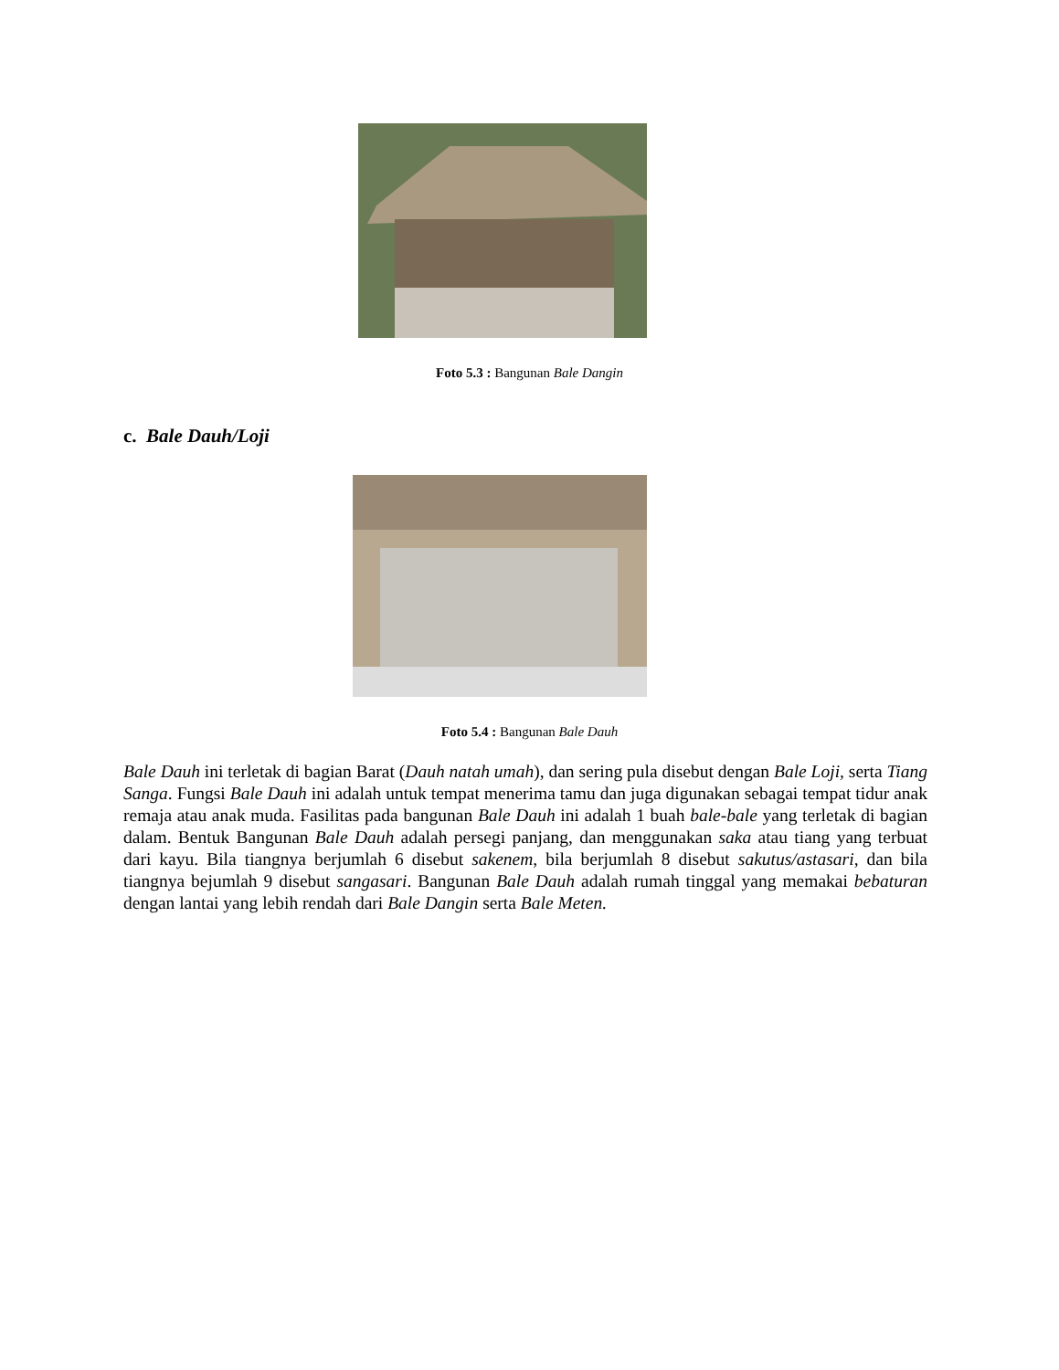Foto 5.3 : Bangunan Bale Dangin
c. Bale Dauh/Loji
Foto 5.4 : Bangunan Bale Dauh
Bale Dauh ini terletak di bagian Barat (Dauh natah umah), dan sering pula disebut dengan Bale Loji, serta Tiang Sanga. Fungsi Bale Dauh ini adalah untuk tempat menerima tamu dan juga digunakan sebagai tempat tidur anak remaja atau anak muda. Fasilitas pada bangunan Bale Dauh ini adalah 1 buah bale-bale yang terletak di bagian dalam. Bentuk Bangunan Bale Dauh adalah persegi panjang, dan menggunakan saka atau tiang yang terbuat dari kayu. Bila tiangnya berjumlah 6 disebut sakenem, bila berjumlah 8 disebut sakutus/astasari, dan bila tiangnya bejumlah 9 disebut sangasari. Bangunan Bale Dauh adalah rumah tinggal yang memakai bebaturan dengan lantai yang lebih rendah dari Bale Dangin serta Bale Meten.